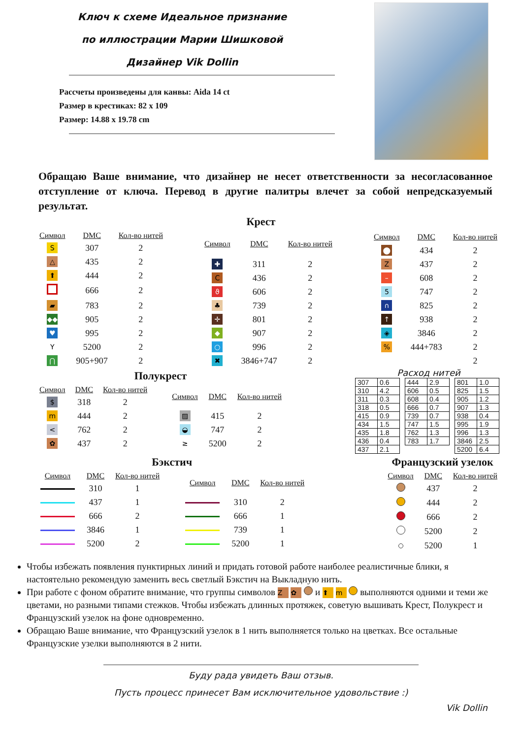Ключ к схеме Идеальное признание
по иллюстрации Марии Шишковой
Дизайнер Vik Dollin
Рассчеты произведены для канвы: Aida 14 ct
Размер в крестиках: 82 x 109
Размер: 14.88 x 19.78 cm
Обращаю Ваше внимание, что дизайнер не несет ответственности за несогласованное отступление от ключа. Перевод в другие палитры влечет за собой непредсказуемый результат.
Крест
| Символ | DMC | Кол-во нитей |
| --- | --- | --- |
| S | 307 | 2 |
| △ | 435 | 2 |
| ⬆ | 444 | 2 |
| | 666 | 2 |
| ▰ | 783 | 2 |
| ◆◆ | 905 | 2 |
| ♥ | 995 | 2 |
| Y | 5200 | 2 |
| ⋂ | 905+907 | 2 |
| Символ | DMC | Кол-во нитей |
| --- | --- | --- |
| ✚ | 311 | 2 |
| C | 436 | 2 |
| ϑ | 606 | 2 |
| ♣ | 739 | 2 |
| ✛ | 801 | 2 |
| ◆ | 907 | 2 |
| ○ | 996 | 2 |
| ✖ | 3846+747 | 2 |
| Символ | DMC | Кол-во нитей |
| --- | --- | --- |
| ⬤ | 434 | 2 |
| Z | 437 | 2 |
| – | 608 | 2 |
| 5 | 747 | 2 |
| ∩ | 825 | 2 |
| ↑ | 938 | 2 |
| ◈ | 3846 | 2 |
| % | 444+783 | 2 |
| | | 2 |
Полукрест
| Символ | DMC | Кол-во нитей |
| --- | --- | --- |
| $ | 318 | 2 |
| m | 444 | 2 |
| < | 762 | 2 |
| ✿ | 437 | 2 |
| Символ | DMC | Кол-во нитей |
| --- | --- | --- |
| ▨ | 415 | 2 |
| ◒ | 747 | 2 |
| ≥ | 5200 | 2 |
Расход нитей
| 307 | 0.6 |
| 310 | 4.2 |
| 311 | 0.3 |
| 318 | 0.5 |
| 415 | 0.9 |
| 434 | 1.5 |
| 435 | 1.8 |
| 436 | 0.4 |
| 437 | 2.1 |
| 444 | 2.9 |
| 606 | 0.5 |
| 608 | 0.4 |
| 666 | 0.7 |
| 739 | 0.7 |
| 747 | 1.5 |
| 762 | 1.3 |
| 783 | 1.7 |
| 801 | 1.0 |
| 825 | 1.5 |
| 905 | 1.2 |
| 907 | 1.3 |
| 938 | 0.4 |
| 995 | 1.9 |
| 996 | 1.3 |
| 3846 | 2.5 |
| 5200 | 6.4 |
Бэкстич
| Символ | DMC | Кол-во нитей |
| --- | --- | --- |
| | 310 | 1 |
| | 437 | 1 |
| | 666 | 2 |
| | 3846 | 1 |
| | 5200 | 2 |
| Символ | DMC | Кол-во нитей |
| --- | --- | --- |
| | 310 | 2 |
| | 666 | 1 |
| | 739 | 1 |
| | 5200 | 1 |
Французский узелок
| Символ | DMC | Кол-во нитей |
| --- | --- | --- |
| | 437 | 2 |
| | 444 | 2 |
| | 666 | 2 |
| | 5200 | 2 |
| | 5200 | 1 |
Чтобы избежать появления пунктирных линий и придать готовой работе наиболее реалистичные блики, я настоятельно рекомендую заменить весь светлый Бэкстич на Выкладную нить.
При работе с фоном обратите внимание, что группы символов Z ✿ и ⬆ m выполняются одними и теми же цветами, но разными типами стежков. Чтобы избежать длинных протяжек, советую вышивать Крест, Полукрест и Французский узелок на фоне одновременно.
Обращаю Ваше внимание, что Французский узелок в 1 нить выполняется только на цветках. Все остальные Французские узелки выполняются в 2 нити.
Буду рада увидеть Ваш отзыв.
Пусть процесс принесет Вам исключительное удовольствие :)
Vik Dollin